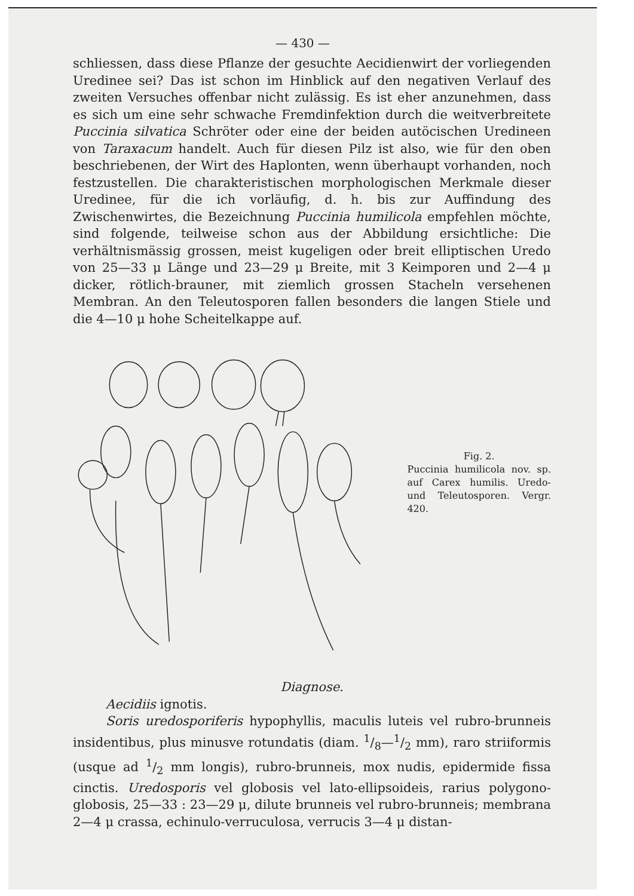— 430 —
schliessen, dass diese Pflanze der gesuchte Aecidienwirt der vorliegenden Uredinee sei? Das ist schon im Hinblick auf den negativen Verlauf des zweiten Versuches offenbar nicht zulässig. Es ist eher anzunehmen, dass es sich um eine sehr schwache Fremdinfektion durch die weitverbreitete Puccinia silvatica Schröter oder eine der beiden autöcischen Uredineen von Taraxacum handelt. Auch für diesen Pilz ist also, wie für den oben beschriebenen, der Wirt des Haplonten, wenn überhaupt vorhanden, noch festzustellen. Die charakteristischen morphologischen Merkmale dieser Uredinee, für die ich vorläufig, d. h. bis zur Auffindung des Zwischenwirtes, die Bezeichnung Puccinia humilicola empfehlen möchte, sind folgende, teilweise schon aus der Abbildung ersichtliche: Die verhältnismässig grossen, meist kugeligen oder breit elliptischen Uredo von 25—33 μ Länge und 23—29 μ Breite, mit 3 Keimporen und 2—4 μ dicker, rötlich-brauner, mit ziemlich grossen Stacheln versehenen Membran. An den Teleutosporen fallen besonders die langen Stiele und die 4—10 μ hohe Scheitelkappe auf.
Fig. 2.
Puccinia humilicola nov. sp. auf Carex humilis. Uredo- und Teleutosporen. Vergr. 420.
Diagnose.
Aecidiis ignotis.
Soris uredosporiferis hypophyllis, maculis luteis vel rubro-brunneis insidentibus, plus minusve rotundatis (diam. 1/8—1/2 mm), raro striiformis (usque ad 1/2 mm longis), rubro-brunneis, mox nudis, epidermide fissa cinctis. Uredosporis vel globosis vel lato-ellipsoideis, rarius polygono-globosis, 25—33 : 23—29 μ, dilute brunneis vel rubro-brunneis; membrana 2—4 μ crassa, echinulo-verruculosa, verrucis 3—4 μ distan-